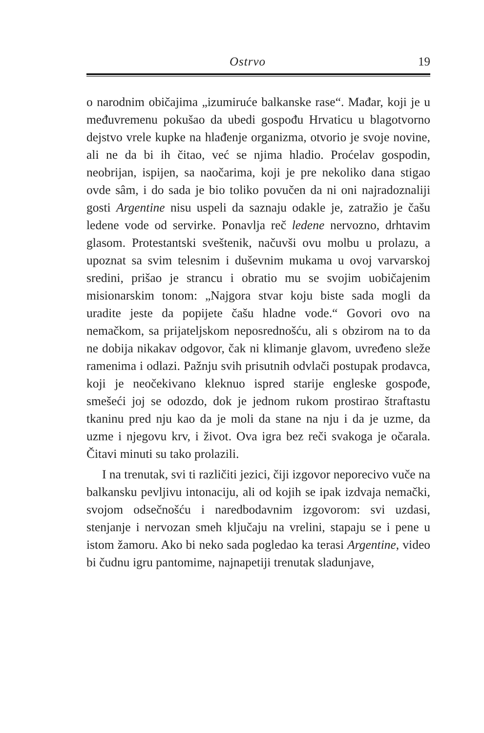Ostrvo 19
o narodnim običajima „izumiruće balkanske rase“. Mađar, koji je u međuvremenu pokušao da ubedi gospođu Hrvaticu u blagotvorno dejstvo vrele kupke na hlađenje organizma, otvorio je svoje novine, ali ne da bi ih čitao, već se njima hladio. Proćelav gospodin, neobrijan, ispijen, sa naočarima, koji je pre nekoliko dana stigao ovde sâm, i do sada je bio toliko povučen da ni oni najradoznaliji gosti Argentine nisu uspeli da saznaju odakle je, zatražio je čašu ledene vode od servirke. Ponavlja reč ledene nervozno, drhtavim glasom. Protestantski sveštenik, načuvši ovu molbu u prolazu, a upoznat sa svim telesnim i duševnim mukama u ovoj varvarskoj sredini, prišao je strancu i obratio mu se svojim uobičajenim misionarskim tonom: „Najgora stvar koju biste sada mogli da uradite jeste da popijete čašu hladne vode.“ Govori ovo na nemačkom, sa prijateljskom neposrednošću, ali s obzirom na to da ne dobija nikakav odgovor, čak ni klimanje glavom, uvređeno sleže ramenima i odlazi. Pažnju svih prisutnih odvlači postupak prodavca, koji je neočekivano kleknuo ispred starije engleske gospođe, smešeći joj se odozdo, dok je jednom rukom prostirao štraftastu tkaninu pred nju kao da je moli da stane na nju i da je uzme, da uzme i njegovu krv, i život. Ova igra bez reči svakoga je očarala. Čitavi minuti su tako prolazili.
I na trenutak, svi ti različiti jezici, čiji izgovor neporecivo vuče na balkansku pevljivu intonaciju, ali od kojih se ipak izdvaja nemački, svojom odsečnošću i naredbodavnim izgovorom: svi uzdasi, stenjanje i nervozan smeh ključaju na vrelini, stapaju se i pene u istom žamoru. Ako bi neko sada pogledao ka terasi Argentine, video bi čudnu igru pantomime, najnapetiji trenutak sladunjave,